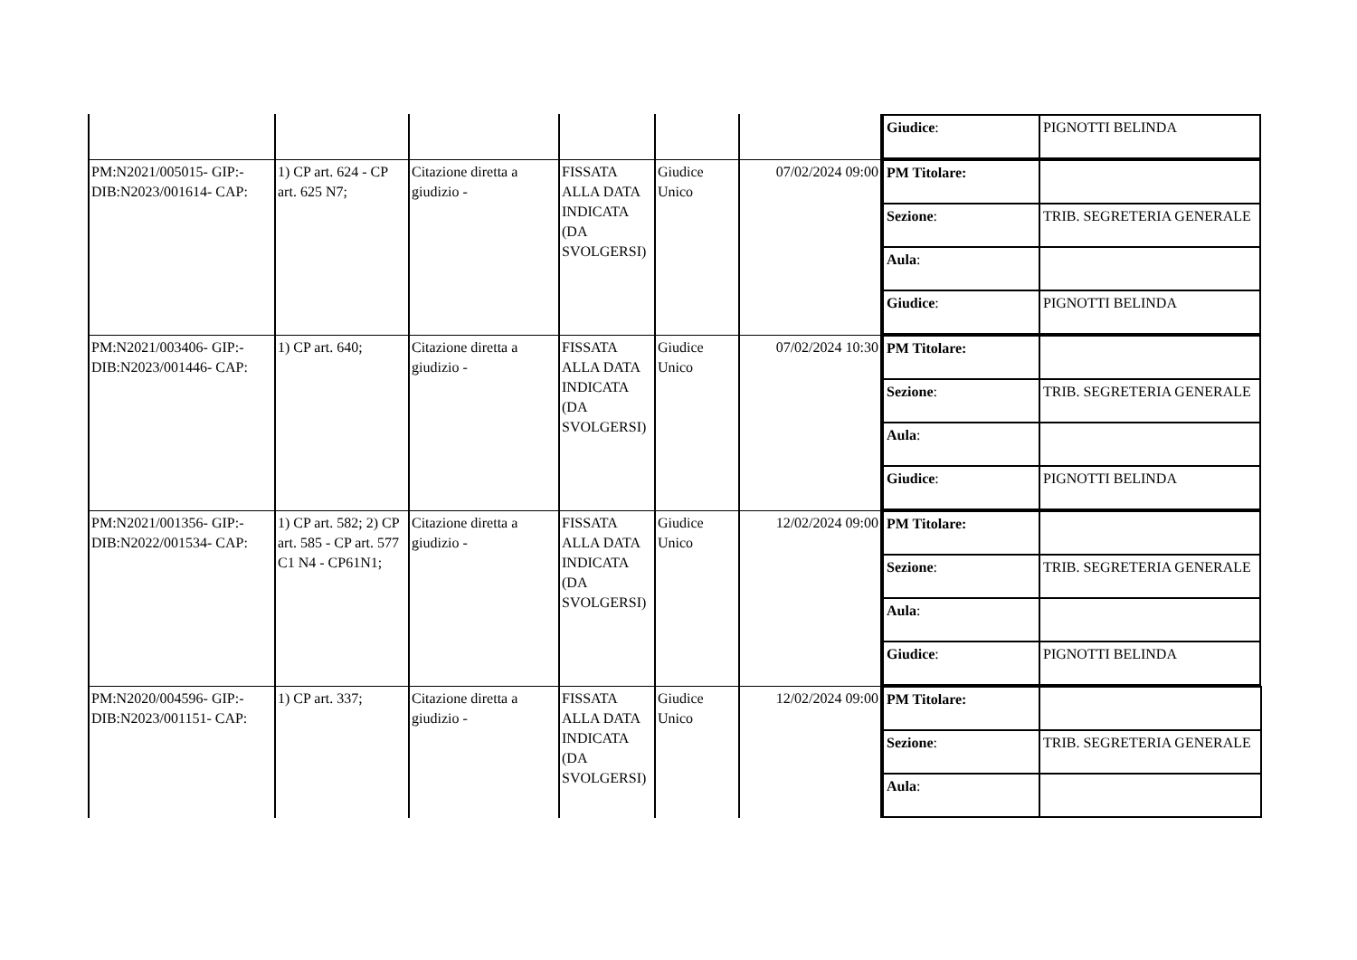| | | | | | | / Giudice : / PIGNOTTI BELINDA / |
| PM:N2021/005015- GIP:- DIB:N2023/001614- CAP: | 1) CP art. 624 - CP art. 625 N7; | Citazione diretta a giudizio - | FISSATA ALLA DATA INDICATA (DA SVOLGERSI) | Giudice Unico | 07/02/2024 09:00 | / PM Titolare: / / / Sezione : / TRIB. SEGRETERIA GENERALE / / Aula : / / / Giudice : / PIGNOTTI BELINDA / |
| PM:N2021/003406- GIP:- DIB:N2023/001446- CAP: | 1) CP art. 640; | Citazione diretta a giudizio - | FISSATA ALLA DATA INDICATA (DA SVOLGERSI) | Giudice Unico | 07/02/2024 10:30 | / PM Titolare: / / / Sezione : / TRIB. SEGRETERIA GENERALE / / Aula : / / / Giudice : / PIGNOTTI BELINDA / |
| PM:N2021/001356- GIP:- DIB:N2022/001534- CAP: | 1) CP art. 582; 2) CP art. 585 - CP art. 577 C1 N4 - CP61N1; | Citazione diretta a giudizio - | FISSATA ALLA DATA INDICATA (DA SVOLGERSI) | Giudice Unico | 12/02/2024 09:00 | / PM Titolare: / / / Sezione : / TRIB. SEGRETERIA GENERALE / / Aula : / / / Giudice : / PIGNOTTI BELINDA / |
| PM:N2020/004596- GIP:- DIB:N2023/001151- CAP: | 1) CP art. 337; | Citazione diretta a giudizio - | FISSATA ALLA DATA INDICATA (DA SVOLGERSI) | Giudice Unico | 12/02/2024 09:00 | / PM Titolare: / / / Sezione : / TRIB. SEGRETERIA GENERALE / / Aula : / / |